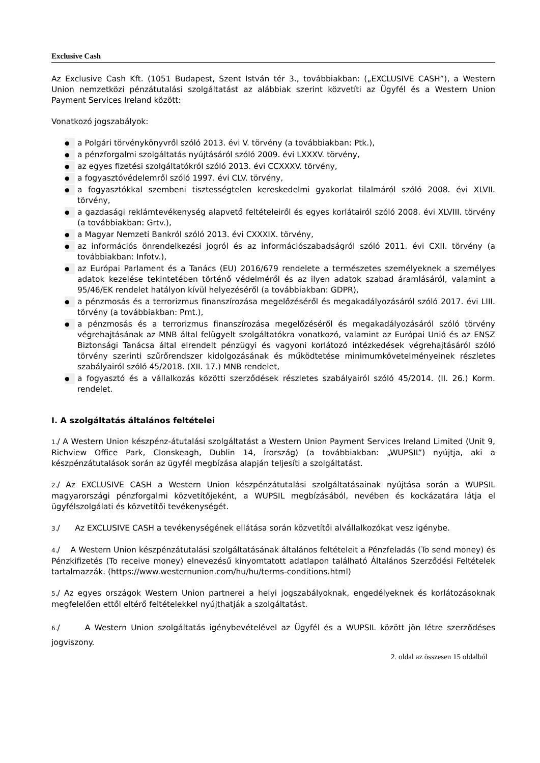Exclusive Cash
Az Exclusive Cash Kft. (1051 Budapest, Szent István tér 3., továbbiakban: („EXCLUSIVE CASH”), a Western Union nemzetközi pénzátutalási szolgáltatást az alábbiak szerint közvetíti az Ügyfél és a Western Union Payment Services Ireland között:
Vonatkozó jogszabályok:
● a Polgári törvénykönyvről szóló 2013. évi V. törvény (a továbbiakban: Ptk.),
● a pénzforgalmi szolgáltatás nyújtásáról szóló 2009. évi LXXXV. törvény,
● az egyes fizetési szolgáltatókról szóló 2013. évi CCXXXV. törvény,
● a fogyasztóvédelemről szóló 1997. évi CLV. törvény,
● a fogyasztókkal szembeni tisztességtelen kereskedelmi gyakorlat tilalmáról szóló 2008. évi XLVII. törvény,
● a gazdasági reklámtevékenység alapvető feltételeiről és egyes korlátairól szóló 2008. évi XLVIII. törvény (a továbbiakban: Grtv.),
● a Magyar Nemzeti Bankról szóló 2013. évi CXXXIX. törvény,
● az információs önrendelkezési jogról és az információszabadságról szóló 2011. évi CXII. törvény (a továbbiakban: Infotv.),
● az Európai Parlament és a Tanács (EU) 2016/679 rendelete a természetes személyeknek a személyes adatok kezelése tekintetében történő védelméről és az ilyen adatok szabad áramlásáról, valamint a 95/46/EK rendelet hatályon kívül helyezéséről (a továbbiakban: GDPR),
● a pénzmosás és a terrorizmus finanszírozása megelőzéséről és megakadályozásáról szóló 2017. évi LIII. törvény (a továbbiakban: Pmt.),
● a pénzmosás és a terrorizmus finanszírozása megelőzéséről és megakadályozásáról szóló törvény végrehajtásának az MNB által felügyelt szolgáltatókra vonatkozó, valamint az Európai Unió és az ENSZ Biztonsági Tanácsa által elrendelt pénzügyi és vagyoni korlátozó intézkedések végrehajtásáról szóló törvény szerinti szűrőrendszer kidolgozásának és működtetése minimumkövetelményeinek részletes szabályairól szóló 45/2018. (XII. 17.) MNB rendelet,
● a fogyasztó és a vállalkozás közötti szerződések részletes szabályairól szóló 45/2014. (II. 26.) Korm. rendelet.
I. A szolgáltatás általános feltételei
1./ A Western Union készpénz-átutalási szolgáltatást a Western Union Payment Services Ireland Limited (Unit 9, Richview Office Park, Clonskeagh, Dublin 14, Írország) (a továbbiakban: „WUPSIL”) nyújtja, aki a készpénzátutalások során az ügyfél megbízása alapján teljesíti a szolgáltatást.
2./ Az EXCLUSIVE CASH a Western Union készpénzátutalási szolgáltatásainak nyújtása során a WUPSIL magyarországi pénzforgalmi közvetítőjeként, a WUPSIL megbízásából, nevében és kockázatára látja el ügyfélszolgálati és közvetítői tevékenységét.
3./ Az EXCLUSIVE CASH a tevékenységének ellátása során közvetítői alvállalkozókat vesz igénybe.
4./ A Western Union készpénzátutalási szolgáltatásának általános feltételeit a Pénzfeladás (To send money) és Pénzkifizetés (To receive money) elnevezésű kinyomtatott adatlapon található Általános Szerződési Feltételek tartalmazzák. (https://www.westernunion.com/hu/hu/terms-conditions.html)
5./ Az egyes országok Western Union partnerei a helyi jogszabályoknak, engedélyeknek és korlátozásoknak megfelelően ettől eltérő feltételekkel nyújthatják a szolgáltatást.
6./ A Western Union szolgáltatás igénybevételével az Ügyfél és a WUPSIL között jön létre szerződéses jogviszony.
2. oldal az összesen 15 oldalból